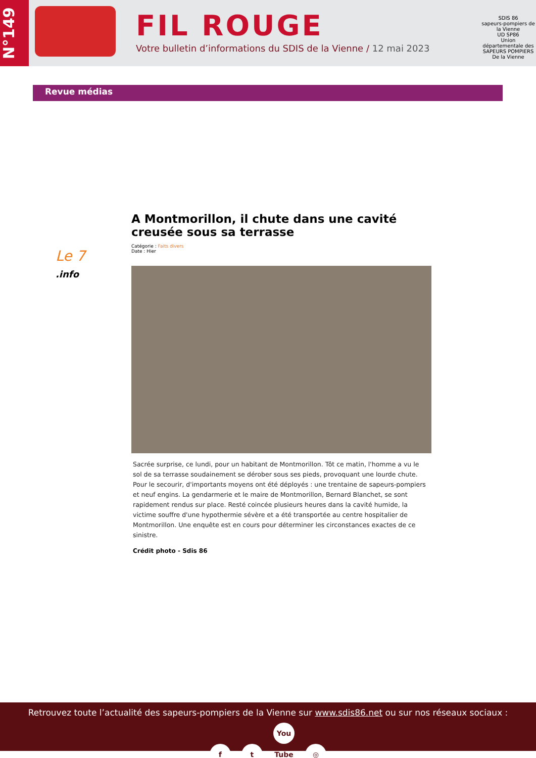N°149
FIL ROUGE
Votre bulletin d’informations du SDIS de la Vienne / 12 mai 2023
SDIS 86
sapeurs-pompiers de la Vienne
UD SP86
Union départementale des SAPEURS POMPIERS De la Vienne
Revue médias
Le 7
.info
A Montmorillon, il chute dans une cavité creusée sous sa terrasse
Catégorie : Faits divers
Date : Hier
Sacrée surprise, ce lundi, pour un habitant de Montmorillon. Tôt ce matin, l'homme a vu le sol de sa terrasse soudainement se dérober sous ses pieds, provoquant une lourde chute. Pour le secourir, d'importants moyens ont été déployés : une trentaine de sapeurs-pompiers et neuf engins. La gendarmerie et le maire de Montmorillon, Bernard Blanchet, se sont rapidement rendus sur place. Resté coincée plusieurs heures dans la cavité humide, la victime souffre d'une hypothermie sévère et a été transportée au centre hospitalier de Montmorillon. Une enquête est en cours pour déterminer les circonstances exactes de ce sinistre.
Crédit photo - Sdis 86
Retrouvez toute l’actualité des sapeurs-pompiers de la Vienne sur www.sdis86.net ou sur nos réseaux sociaux :
f t You Tube ◎